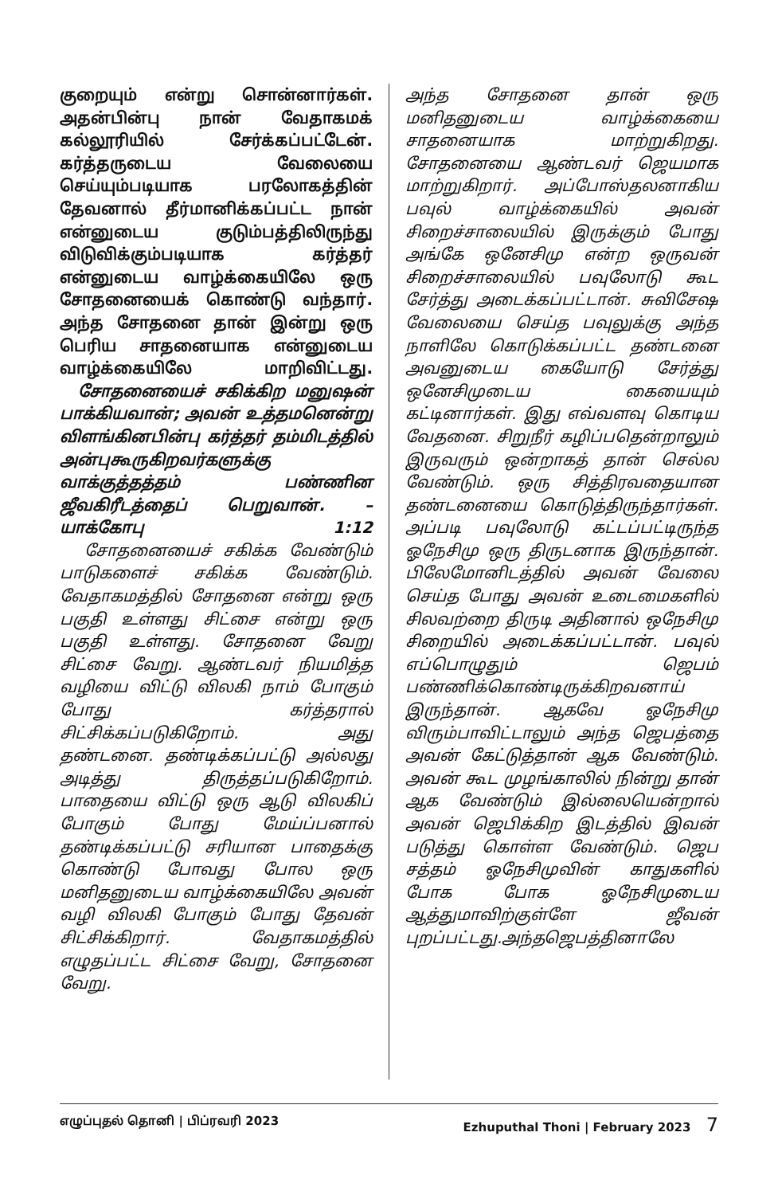குறையும் என்று சொன்னார்கள். அதன்பின்பு நான் வேதாகமக் கல்லூரியில் சேர்க்கப்பட்டேன். கர்த்தருடைய வேலையை செய்யும்படியாக பரலோகத்தின் தேவனால் தீர்மானிக்கப்பட்ட நான் என்னுடைய குடும்பத்திலிருந்து விடுவிக்கும்படியாக கர்த்தர் என்னுடைய வாழ்க்கையிலே ஒரு சோதனையைக் கொண்டு வந்தார். அந்த சோதனை தான் இன்று ஒரு பெரிய சாதனையாக என்னுடைய வாழ்க்கையிலே மாறிவிட்டது.
சோதனையைச் சகிக்கிற மனுஷன் பாக்கியவான்; அவன் உத்தமனென்று விளங்கினபின்பு கர்த்தர் தம்மிடத்தில் அன்புகூருகிறவர்களுக்கு வாக்குத்தத்தம் பண்ணின ஜீவகிரீடத்தைப் பெறுவான். – யாக்கோபு 1:12
சோதனையைச் சகிக்க வேண்டும் பாடுகளைச் சகிக்க வேண்டும். வேதாகமத்தில் சோதனை என்று ஒரு பகுதி உள்ளது சிட்சை என்று ஒரு பகுதி உள்ளது. சோதனை வேறு சிட்சை வேறு. ஆண்டவர் நியமித்த வழியை விட்டு விலகி நாம் போகும் போது கர்த்தரால் சிட்சிக்கப்படுகிறோம். அது தண்டனை. தண்டிக்கப்பட்டு அல்லது அடித்து திருத்தப்படுகிறோம். பாதையை விட்டு ஒரு ஆடு விலகிப் போகும் போது மேய்ப்பனால் தண்டிக்கப்பட்டு சரியான பாதைக்கு கொண்டு போவது போல ஒரு மனிதனுடைய வாழ்க்கையிலே அவன் வழி விலகி போகும் போது தேவன் சிட்சிக்கிறார். வேதாகமத்தில் எழுதப்பட்ட சிட்சை வேறு, சோதனை வேறு.
அந்த சோதனை தான் ஒரு மனிதனுடைய வாழ்க்கையை சாதனையாக மாற்றுகிறது. சோதனையை ஆண்டவர் ஜெயமாக மாற்றுகிறார். அப்போஸ்தலனாகிய பவுல் வாழ்க்கையில் அவன் சிறைச்சாலையில் இருக்கும் போது அங்கே ஒனேசிமு என்ற ஒருவன் சிறைச்சாலையில் பவுலோடு கூட சேர்த்து அடைக்கப்பட்டான். சுவிசேஷ வேலையை செய்த பவுலுக்கு அந்த நாளிலே கொடுக்கப்பட்ட தண்டனை அவனுடைய கையோடு சேர்த்து ஒனேசிமுடைய கையையும் கட்டினார்கள். இது எவ்வளவு கொடிய வேதனை. சிறுநீர் கழிப்பதென்றாலும் இருவரும் ஒன்றாகத் தான் செல்ல வேண்டும். ஒரு சித்திரவதையான தண்டனையை கொடுத்திருந்தார்கள். அப்படி பவுலோடு கட்டப்பட்டிருந்த ஓநேசிமு ஒரு திருடனாக இருந்தான். பிலேமோனிடத்தில் அவன் வேலை செய்த போது அவன் உடைமைகளில் சிலவற்றை திருடி அதினால் ஒநேசிமு சிறையில் அடைக்கப்பட்டான். பவுல் எப்பொழுதும் ஜெபம் பண்ணிக்கொண்டிருக்கிறவனாய் இருந்தான். ஆகவே ஓநேசிமு விரும்பாவிட்டாலும் அந்த ஜெபத்தை அவன் கேட்டுத்தான் ஆக வேண்டும். அவன் கூட முழங்காலில் நின்று தான் ஆக வேண்டும் இல்லையென்றால் அவன் ஜெபிக்கிற இடத்தில் இவன் படுத்து கொள்ள வேண்டும். ஜெப சத்தம் ஓநேசிமுவின் காதுகளில் போக போக ஓநேசிமுடைய ஆத்துமாவிற்குள்ளே ஜீவன் புறப்பட்டது.அந்தஜெபத்தினாலே
எழுப்புதல் தொனி | பிப்ரவரி 2023 Ezhuputhal Thoni | February 2023 7